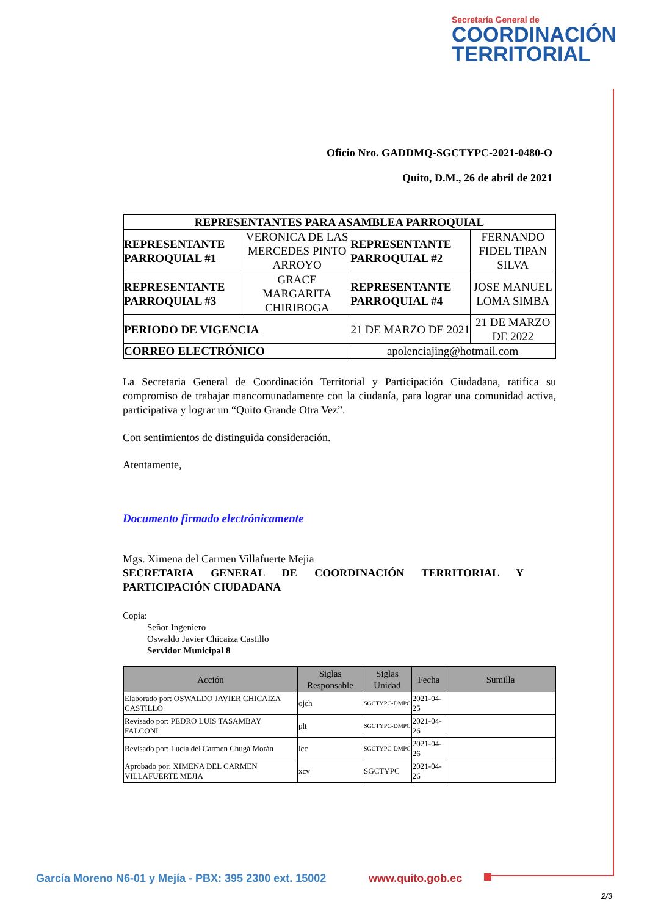Secretaría General de
COORDINACIÓN
TERRITORIAL
Oficio Nro. GADDMQ-SGCTYPC-2021-0480-O
Quito, D.M., 26 de abril de 2021
| REPRESENTANTES PARA ASAMBLEA PARROQUIAL | | | |
| --- | --- | --- | --- |
| REPRESENTANTE PARROQUIAL #1 | VERONICA DE LAS MERCEDES PINTO ARROYO | REPRESENTANTE PARROQUIAL #2 | FERNANDO FIDEL TIPAN SILVA |
| REPRESENTANTE PARROQUIAL #3 | GRACE MARGARITA CHIRIBOGA | REPRESENTANTE PARROQUIAL #4 | JOSE MANUEL LOMA SIMBA |
| PERIODO DE VIGENCIA | | 21 DE MARZO DE 2021 | 21 DE MARZO DE 2022 |
| CORREO ELECTRÓNICO | | apolenciajing@hotmail.com | |
La Secretaria General de Coordinación Territorial y Participación Ciudadana, ratifica su compromiso de trabajar mancomunadamente con la ciudanía, para lograr una comunidad activa, participativa y lograr un “Quito Grande Otra Vez”.
Con sentimientos de distinguida consideración.
Atentamente,
Documento firmado electrónicamente
Mgs. Ximena del Carmen Villafuerte Mejia
SECRETARIA GENERAL DE COORDINACIÓN TERRITORIAL Y
PARTICIPACIÓN CIUDADANA
Copia:
Señor Ingeniero
Oswaldo Javier Chicaiza Castillo
Servidor Municipal 8
| Acción | Siglas Responsable | Siglas Unidad | Fecha | Sumilla |
| --- | --- | --- | --- | --- |
| Elaborado por: OSWALDO JAVIER CHICAIZA CASTILLO | ojch | SGCTYPC-DMPC | 2021-04-25 | |
| Revisado por: PEDRO LUIS TASAMBAY FALCONI | plt | SGCTYPC-DMPC | 2021-04-26 | |
| Revisado por: Lucia del Carmen Chugá Morán | lcc | SGCTYPC-DMPC | 2021-04-26 | |
| Aprobado por: XIMENA DEL CARMEN VILLAFUERTE MEJIA | xcv | SGCTYPC | 2021-04-26 | |
García Moreno N6-01 y Mejía - PBX: 395 2300 ext. 15002
www.quito.gob.ec
2/3